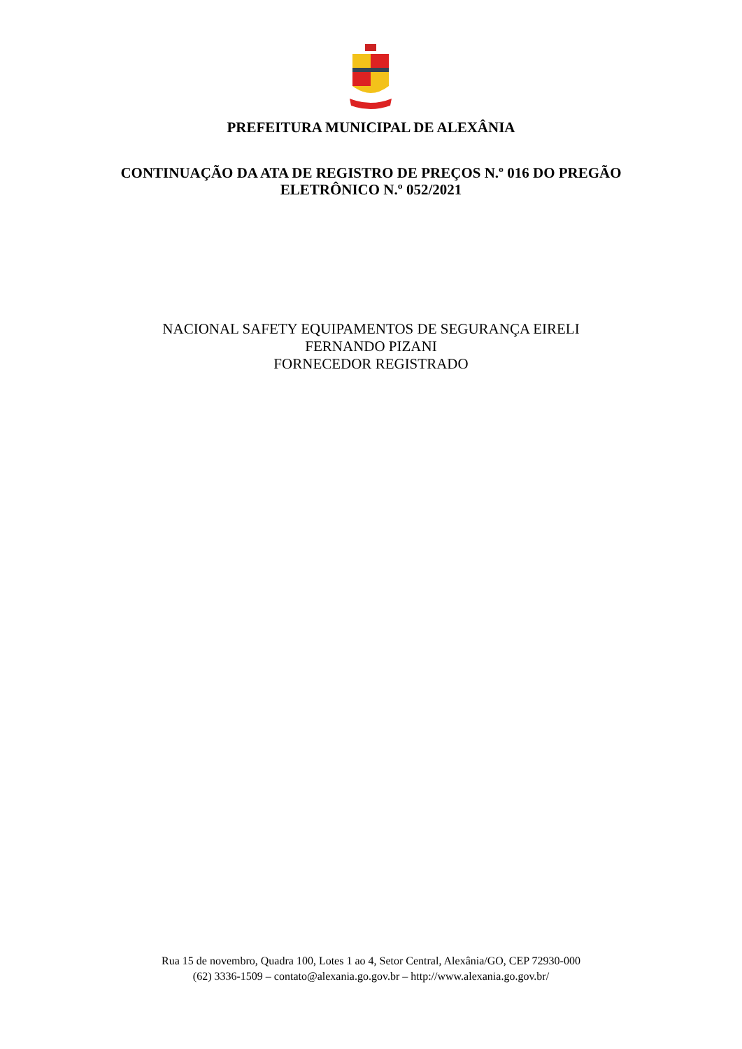PREFEITURA MUNICIPAL DE ALEXÂNIA
CONTINUAÇÃO DA ATA DE REGISTRO DE PREÇOS N.º 016 DO PREGÃO ELETRÔNICO N.º 052/2021
NACIONAL SAFETY EQUIPAMENTOS DE SEGURANÇA EIRELI
FERNANDO PIZANI
FORNECEDOR REGISTRADO
Rua 15 de novembro, Quadra 100, Lotes 1 ao 4, Setor Central, Alexânia/GO, CEP 72930-000
(62) 3336-1509 – contato@alexania.go.gov.br – http://www.alexania.go.gov.br/